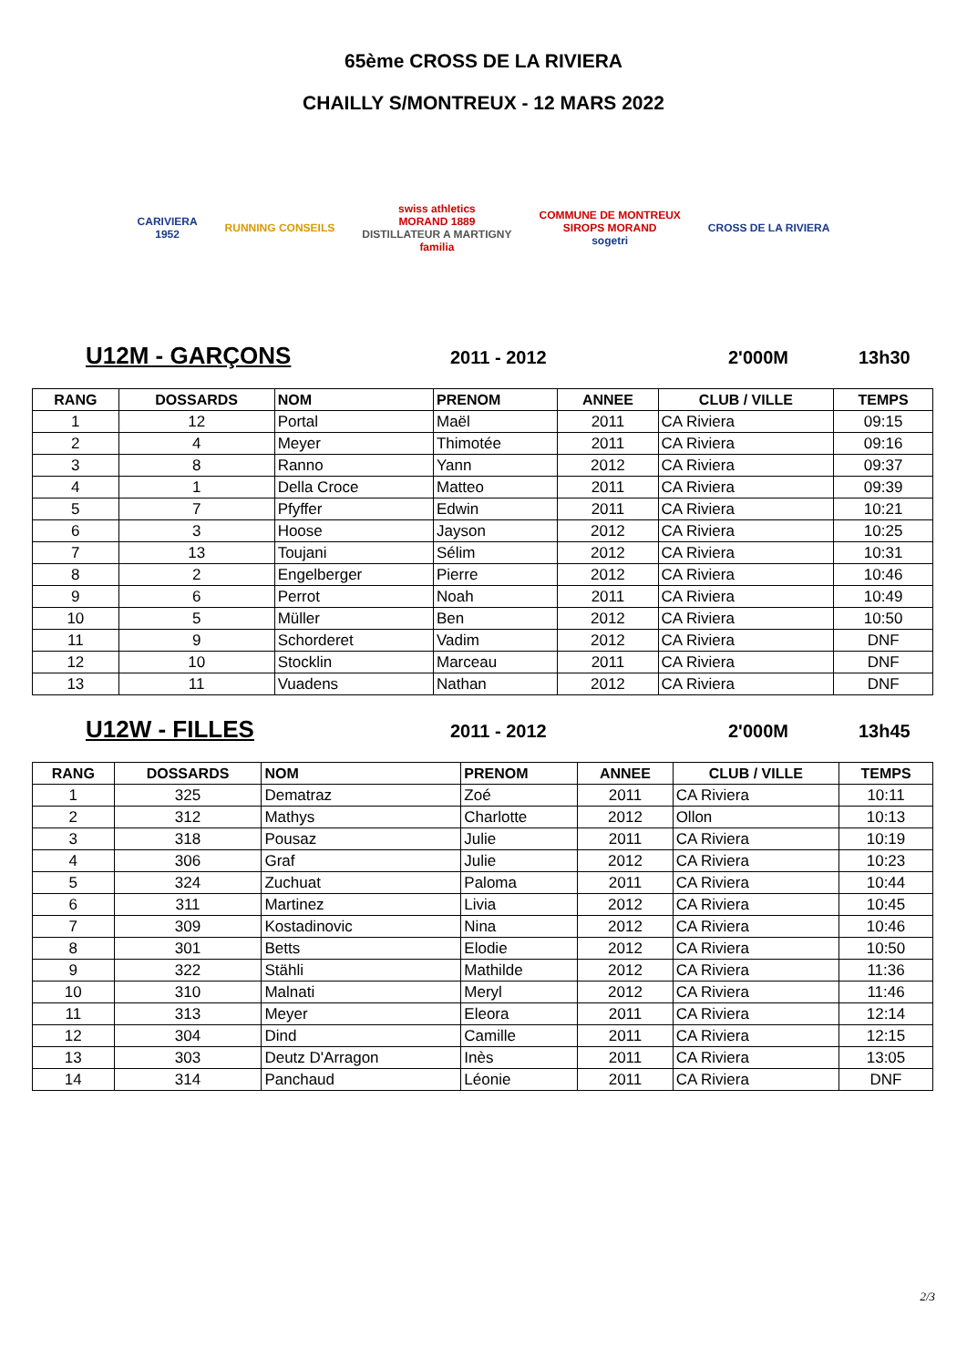65ème CROSS DE LA RIVIERA
CHAILLY S/MONTREUX - 12 MARS 2022
CARIVIERA
1952
RUNNING CONSEILS
swiss athletics
MORAND 1889
DISTILLATEUR A MARTIGNY
familia
COMMUNE DE MONTREUX
SIROPS MORAND
sogetri
CROSS DE LA RIVIERA
U12M - GARÇONS 2011 - 2012 2'000M 13h30
| RANG | DOSSARDS | NOM | PRENOM | ANNEE | CLUB / VILLE | TEMPS |
| --- | --- | --- | --- | --- | --- | --- |
| 1 | 12 | Portal | Maël | 2011 | CA Riviera | 09:15 |
| 2 | 4 | Meyer | Thimotée | 2011 | CA Riviera | 09:16 |
| 3 | 8 | Ranno | Yann | 2012 | CA Riviera | 09:37 |
| 4 | 1 | Della Croce | Matteo | 2011 | CA Riviera | 09:39 |
| 5 | 7 | Pfyffer | Edwin | 2011 | CA Riviera | 10:21 |
| 6 | 3 | Hoose | Jayson | 2012 | CA Riviera | 10:25 |
| 7 | 13 | Toujani | Sélim | 2012 | CA Riviera | 10:31 |
| 8 | 2 | Engelberger | Pierre | 2012 | CA Riviera | 10:46 |
| 9 | 6 | Perrot | Noah | 2011 | CA Riviera | 10:49 |
| 10 | 5 | Müller | Ben | 2012 | CA Riviera | 10:50 |
| 11 | 9 | Schorderet | Vadim | 2012 | CA Riviera | DNF |
| 12 | 10 | Stocklin | Marceau | 2011 | CA Riviera | DNF |
| 13 | 11 | Vuadens | Nathan | 2012 | CA Riviera | DNF |
U12W - FILLES 2011 - 2012 2'000M 13h45
| RANG | DOSSARDS | NOM | PRENOM | ANNEE | CLUB / VILLE | TEMPS |
| --- | --- | --- | --- | --- | --- | --- |
| 1 | 325 | Dematraz | Zoé | 2011 | CA Riviera | 10:11 |
| 2 | 312 | Mathys | Charlotte | 2012 | Ollon | 10:13 |
| 3 | 318 | Pousaz | Julie | 2011 | CA Riviera | 10:19 |
| 4 | 306 | Graf | Julie | 2012 | CA Riviera | 10:23 |
| 5 | 324 | Zuchuat | Paloma | 2011 | CA Riviera | 10:44 |
| 6 | 311 | Martinez | Livia | 2012 | CA Riviera | 10:45 |
| 7 | 309 | Kostadinovic | Nina | 2012 | CA Riviera | 10:46 |
| 8 | 301 | Betts | Elodie | 2012 | CA Riviera | 10:50 |
| 9 | 322 | Stähli | Mathilde | 2012 | CA Riviera | 11:36 |
| 10 | 310 | Malnati | Meryl | 2012 | CA Riviera | 11:46 |
| 11 | 313 | Meyer | Eleora | 2011 | CA Riviera | 12:14 |
| 12 | 304 | Dind | Camille | 2011 | CA Riviera | 12:15 |
| 13 | 303 | Deutz D'Arragon | Inès | 2011 | CA Riviera | 13:05 |
| 14 | 314 | Panchaud | Léonie | 2011 | CA Riviera | DNF |
2/3